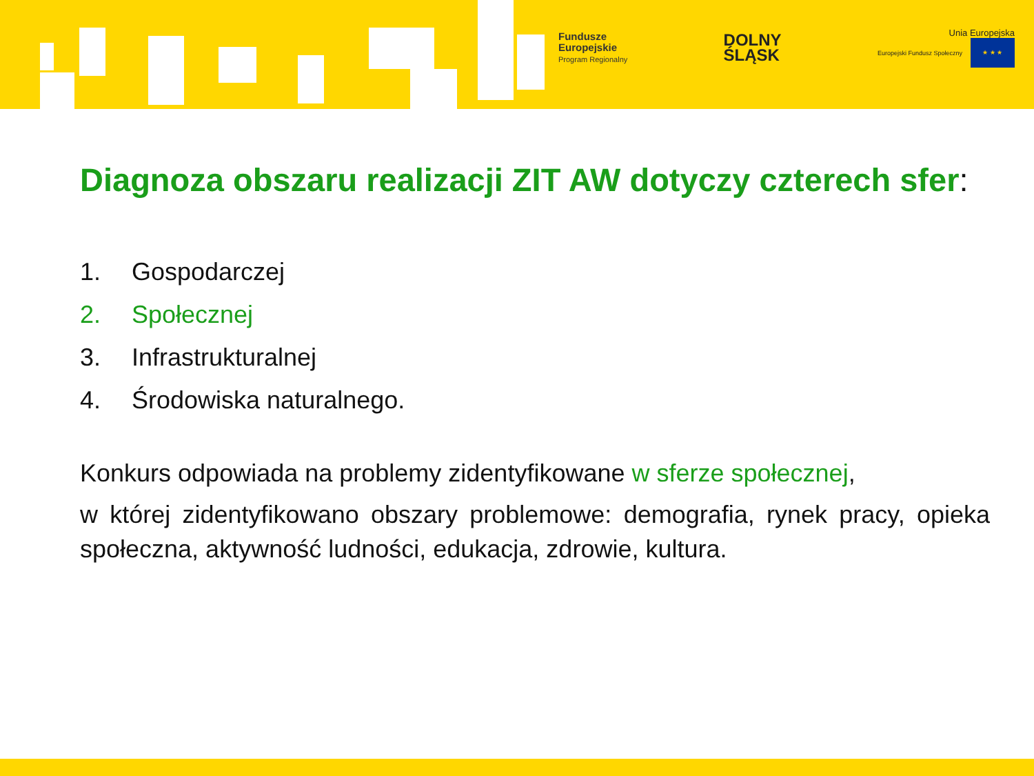Fundusze
Europejskie
Program Regionalny
DOLNY
ŚLĄSK
Unia Europejska
Europejski Fundusz Społeczny ★ ★ ★
Diagnoza obszaru realizacji ZIT AW dotyczy czterech sfer:
1. Gospodarczej
2. Społecznej
3. Infrastrukturalnej
4. Środowiska naturalnego.
Konkurs odpowiada na problemy zidentyfikowane w sferze społecznej,
w której zidentyfikowano obszary problemowe: demografia, rynek pracy, opieka społeczna, aktywność ludności, edukacja, zdrowie, kultura.